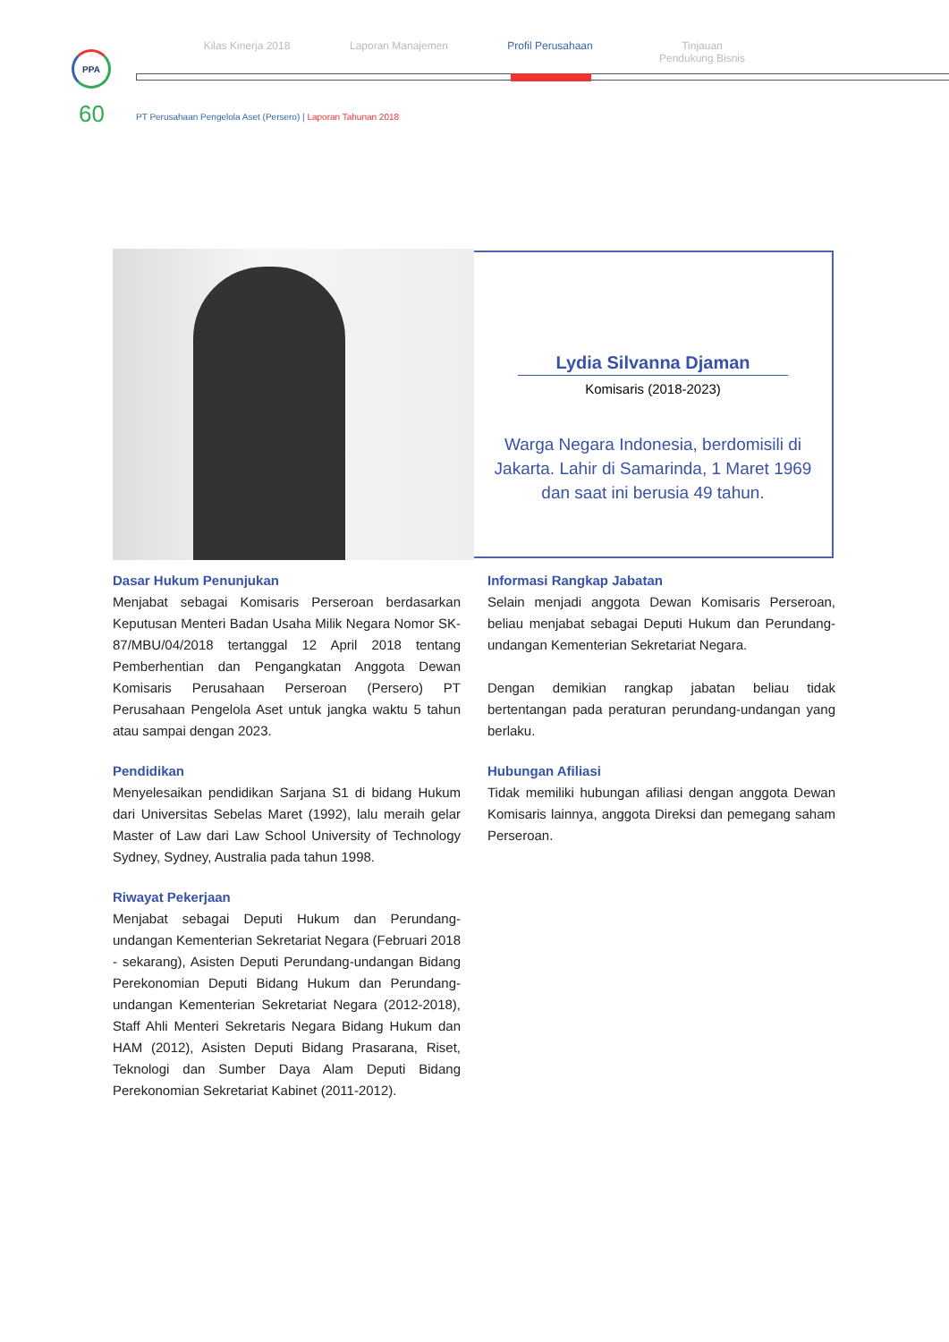Kilas Kinerja 2018 Laporan Manajemen Profil Perusahaan Tinjauan
Pendukung Bisnis
PPA
60
PT Perusahaan Pengelola Aset (Persero) | Laporan Tahunan 2018
Lydia Silvanna Djaman
Komisaris (2018-2023)
Warga Negara Indonesia, berdomisili di Jakarta. Lahir di Samarinda, 1 Maret 1969 dan saat ini berusia 49 tahun.
Dasar Hukum Penunjukan
Menjabat sebagai Komisaris Perseroan berdasarkan Keputusan Menteri Badan Usaha Milik Negara Nomor SK-87/MBU/04/2018 tertanggal 12 April 2018 tentang Pemberhentian dan Pengangkatan Anggota Dewan Komisaris Perusahaan Perseroan (Persero) PT Perusahaan Pengelola Aset untuk jangka waktu 5 tahun atau sampai dengan 2023.
Pendidikan
Menyelesaikan pendidikan Sarjana S1 di bidang Hukum dari Universitas Sebelas Maret (1992), lalu meraih gelar Master of Law dari Law School University of Technology Sydney, Sydney, Australia pada tahun 1998.
Riwayat Pekerjaan
Menjabat sebagai Deputi Hukum dan Perundang-undangan Kementerian Sekretariat Negara (Februari 2018 - sekarang), Asisten Deputi Perundang-undangan Bidang Perekonomian Deputi Bidang Hukum dan Perundang-undangan Kementerian Sekretariat Negara (2012-2018), Staff Ahli Menteri Sekretaris Negara Bidang Hukum dan HAM (2012), Asisten Deputi Bidang Prasarana, Riset, Teknologi dan Sumber Daya Alam Deputi Bidang Perekonomian Sekretariat Kabinet (2011-2012).
Informasi Rangkap Jabatan
Selain menjadi anggota Dewan Komisaris Perseroan, beliau menjabat sebagai Deputi Hukum dan Perundang-undangan Kementerian Sekretariat Negara.
Dengan demikian rangkap jabatan beliau tidak bertentangan pada peraturan perundang-undangan yang berlaku.
Hubungan Afiliasi
Tidak memiliki hubungan afiliasi dengan anggota Dewan Komisaris lainnya, anggota Direksi dan pemegang saham Perseroan.